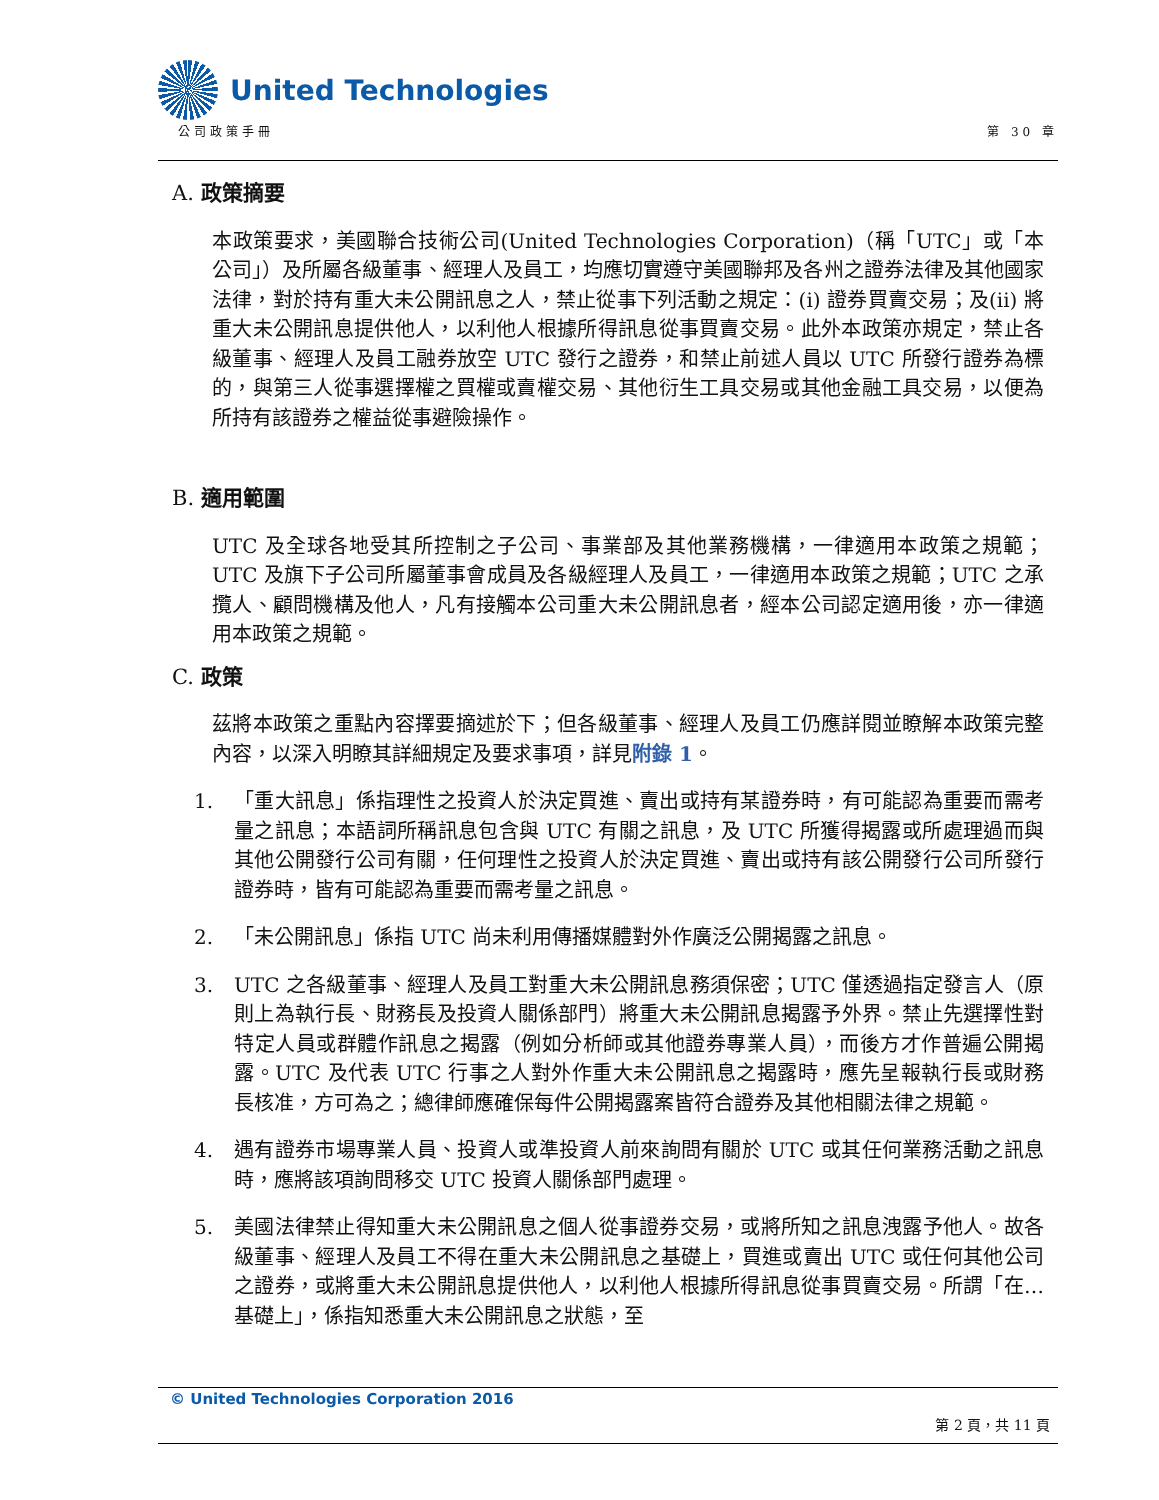United Technologies
公司政策手冊 第 30 章
A. 政策摘要
本政策要求，美國聯合技術公司(United Technologies Corporation)（稱「UTC」或「本公司」）及所屬各級董事、經理人及員工，均應切實遵守美國聯邦及各州之證券法律及其他國家法律，對於持有重大未公開訊息之人，禁止從事下列活動之規定：(i) 證券買賣交易；及(ii) 將重大未公開訊息提供他人，以利他人根據所得訊息從事買賣交易。此外本政策亦規定，禁止各級董事、經理人及員工融券放空 UTC 發行之證券，和禁止前述人員以 UTC 所發行證券為標的，與第三人從事選擇權之買權或賣權交易、其他衍生工具交易或其他金融工具交易，以便為所持有該證券之權益從事避險操作。
B. 適用範圍
UTC 及全球各地受其所控制之子公司、事業部及其他業務機構，一律適用本政策之規範；UTC 及旗下子公司所屬董事會成員及各級經理人及員工，一律適用本政策之規範；UTC 之承攬人、顧問機構及他人，凡有接觸本公司重大未公開訊息者，經本公司認定適用後，亦一律適用本政策之規範。
C. 政策
茲將本政策之重點內容擇要摘述於下；但各級董事、經理人及員工仍應詳閱並瞭解本政策完整內容，以深入明瞭其詳細規定及要求事項，詳見附錄 1。
1. 「重大訊息」係指理性之投資人於決定買進、賣出或持有某證券時，有可能認為重要而需考量之訊息；本語詞所稱訊息包含與 UTC 有關之訊息，及 UTC 所獲得揭露或所處理過而與其他公開發行公司有關，任何理性之投資人於決定買進、賣出或持有該公開發行公司所發行證券時，皆有可能認為重要而需考量之訊息。
2. 「未公開訊息」係指 UTC 尚未利用傳播媒體對外作廣泛公開揭露之訊息。
3. UTC 之各級董事、經理人及員工對重大未公開訊息務須保密；UTC 僅透過指定發言人（原則上為執行長、財務長及投資人關係部門）將重大未公開訊息揭露予外界。禁止先選擇性對特定人員或群體作訊息之揭露（例如分析師或其他證券專業人員），而後方才作普遍公開揭露。UTC 及代表 UTC 行事之人對外作重大未公開訊息之揭露時，應先呈報執行長或財務長核准，方可為之；總律師應確保每件公開揭露案皆符合證券及其他相關法律之規範。
4. 遇有證券市場專業人員、投資人或準投資人前來詢問有關於 UTC 或其任何業務活動之訊息時，應將該項詢問移交 UTC 投資人關係部門處理。
5. 美國法律禁止得知重大未公開訊息之個人從事證券交易，或將所知之訊息洩露予他人。故各級董事、經理人及員工不得在重大未公開訊息之基礎上，買進或賣出 UTC 或任何其他公司之證券，或將重大未公開訊息提供他人，以利他人根據所得訊息從事買賣交易。所謂「在…基礎上」，係指知悉重大未公開訊息之狀態，至
© United Technologies Corporation 2016
第 2 頁，共 11 頁